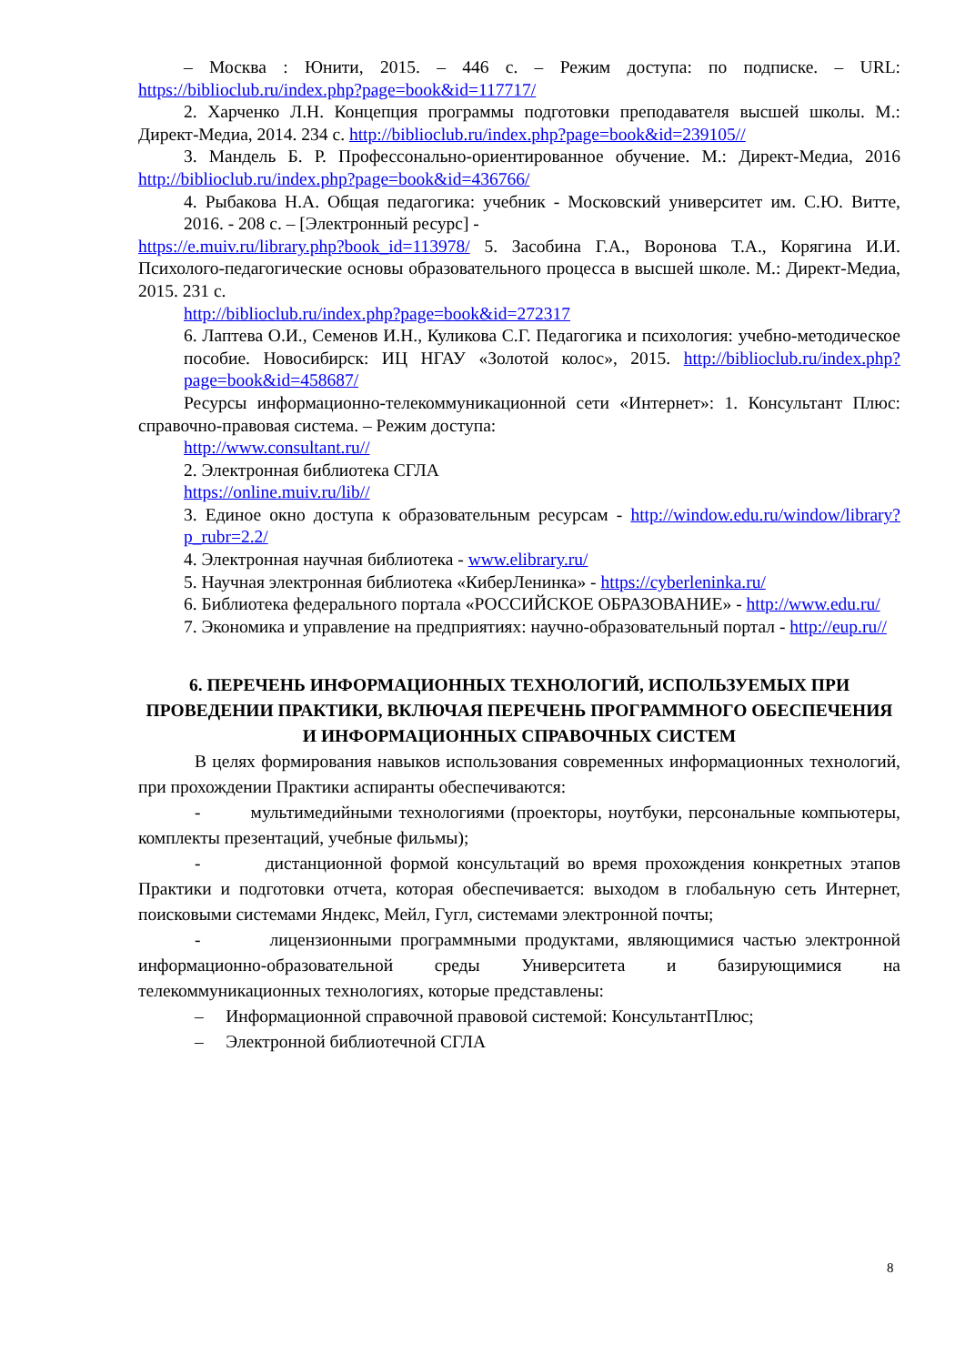– Москва : Юнити, 2015. – 446 с. – Режим доступа: по подписке. – URL: https://biblioclub.ru/index.php?page=book&id=117717/
2. Харченко Л.Н. Концепция программы подготовки преподавателя высшей школы. М.: Директ-Медиа, 2014. 234 с. http://biblioclub.ru/index.php?page=book&id=239105//
3. Мандель Б. Р. Профессонально-ориентированное обучение. М.: Директ-Медиа, 2016 http://biblioclub.ru/index.php?page=book&id=436766/
4. Рыбакова Н.А. Общая педагогика: учебник - Московский университет им. С.Ю. Витте, 2016. - 208 с. – [Электронный ресурс] -
https://e.muiv.ru/library.php?book_id=113978/ 5. Засобина Г.А., Воронова Т.А., Корягина И.И. Психолого-педагогические основы образовательного процесса в высшей школе. М.: Директ-Медиа, 2015. 231 с.
http://biblioclub.ru/index.php?page=book&id=272317
6. Лаптева О.И., Семенов И.Н., Куликова С.Г. Педагогика и психология: учебно-методическое пособие. Новосибирск: ИЦ НГАУ «Золотой колос», 2015. http://biblioclub.ru/index.php?page=book&id=458687/
Ресурсы информационно-телекоммуникационной сети «Интернет»: 1. Консультант Плюс: справочно-правовая система. – Режим доступа:
http://www.consultant.ru//
2. Электронная библиотека СГЛА
https://online.muiv.ru/lib//
3. Единое окно доступа к образовательным ресурсам - http://window.edu.ru/window/library?p_rubr=2.2/
4. Электронная научная библиотека - www.elibrary.ru/
5. Научная электронная библиотека «КиберЛенинка» - https://cyberleninka.ru/
6. Библиотека федерального портала «РОССИЙСКОЕ ОБРАЗОВАНИЕ» - http://www.edu.ru/
7. Экономика и управление на предприятиях: научно-образовательный портал - http://eup.ru//
6. ПЕРЕЧЕНЬ ИНФОРМАЦИОННЫХ ТЕХНОЛОГИЙ, ИСПОЛЬЗУЕМЫХ ПРИ ПРОВЕДЕНИИ ПРАКТИКИ, ВКЛЮЧАЯ ПЕРЕЧЕНЬ ПРОГРАММНОГО ОБЕСПЕЧЕНИЯ И ИНФОРМАЦИОННЫХ СПРАВОЧНЫХ СИСТЕМ
В целях формирования навыков использования современных информационных технологий, при прохождении Практики аспиранты обеспечиваются:
- мультимедийными технологиями (проекторы, ноутбуки, персональные компьютеры, комплекты презентаций, учебные фильмы);
- дистанционной формой консультаций во время прохождения конкретных этапов Практики и подготовки отчета, которая обеспечивается: выходом в глобальную сеть Интернет, поисковыми системами Яндекс, Мейл, Гугл, системами электронной почты;
- лицензионными программными продуктами, являющимися частью электронной информационно-образовательной среды Университета и базирующимися на телекоммуникационных технологиях, которые представлены:
– Информационной справочной правовой системой: КонсультантПлюс;
– Электронной библиотечной СГЛА
8